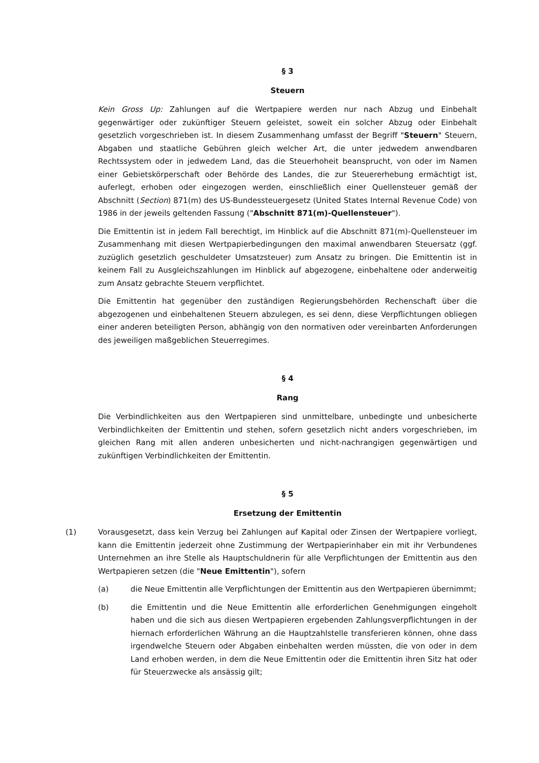§ 3
Steuern
Kein Gross Up: Zahlungen auf die Wertpapiere werden nur nach Abzug und Einbehalt gegenwärtiger oder zukünftiger Steuern geleistet, soweit ein solcher Abzug oder Einbehalt gesetzlich vorgeschrieben ist. In diesem Zusammenhang umfasst der Begriff "Steuern" Steuern, Abgaben und staatliche Gebühren gleich welcher Art, die unter jedwedem anwendbaren Rechtssystem oder in jedwedem Land, das die Steuerhoheit beansprucht, von oder im Namen einer Gebietskörperschaft oder Behörde des Landes, die zur Steuererhebung ermächtigt ist, auferlegt, erhoben oder eingezogen werden, einschließlich einer Quellensteuer gemäß der Abschnitt (Section) 871(m) des US-Bundessteuergesetz (United States Internal Revenue Code) von 1986 in der jeweils geltenden Fassung ("Abschnitt 871(m)-Quellensteuer").
Die Emittentin ist in jedem Fall berechtigt, im Hinblick auf die Abschnitt 871(m)-Quellensteuer im Zusammenhang mit diesen Wertpapierbedingungen den maximal anwendbaren Steuersatz (ggf. zuzüglich gesetzlich geschuldeter Umsatzsteuer) zum Ansatz zu bringen. Die Emittentin ist in keinem Fall zu Ausgleichszahlungen im Hinblick auf abgezogene, einbehaltene oder anderweitig zum Ansatz gebrachte Steuern verpflichtet.
Die Emittentin hat gegenüber den zuständigen Regierungsbehörden Rechenschaft über die abgezogenen und einbehaltenen Steuern abzulegen, es sei denn, diese Verpflichtungen obliegen einer anderen beteiligten Person, abhängig von den normativen oder vereinbarten Anforderungen des jeweiligen maßgeblichen Steuerregimes.
§ 4
Rang
Die Verbindlichkeiten aus den Wertpapieren sind unmittelbare, unbedingte und unbesicherte Verbindlichkeiten der Emittentin und stehen, sofern gesetzlich nicht anders vorgeschrieben, im gleichen Rang mit allen anderen unbesicherten und nicht-nachrangigen gegenwärtigen und zukünftigen Verbindlichkeiten der Emittentin.
§ 5
Ersetzung der Emittentin
(1) Vorausgesetzt, dass kein Verzug bei Zahlungen auf Kapital oder Zinsen der Wertpapiere vorliegt, kann die Emittentin jederzeit ohne Zustimmung der Wertpapierinhaber ein mit ihr Verbundenes Unternehmen an ihre Stelle als Hauptschuldnerin für alle Verpflichtungen der Emittentin aus den Wertpapieren setzen (die "Neue Emittentin"), sofern
(a) die Neue Emittentin alle Verpflichtungen der Emittentin aus den Wertpapieren übernimmt;
(b) die Emittentin und die Neue Emittentin alle erforderlichen Genehmigungen eingeholt haben und die sich aus diesen Wertpapieren ergebenden Zahlungsverpflichtungen in der hiernach erforderlichen Währung an die Hauptzahlstelle transferieren können, ohne dass irgendwelche Steuern oder Abgaben einbehalten werden müssten, die von oder in dem Land erhoben werden, in dem die Neue Emittentin oder die Emittentin ihren Sitz hat oder für Steuerzwecke als ansässig gilt;